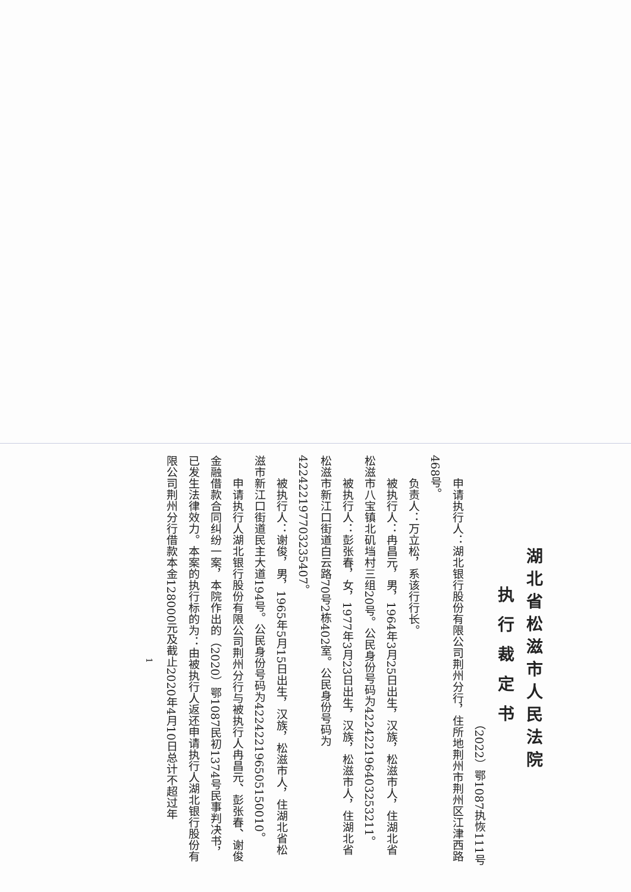湖北省松滋市人民法院
执行裁定书
（2022）鄂1087执恢111号
申请执行人：湖北银行股份有限公司荆州分行，住所地荆州市荆州区江津西路468号。
负责人：万立松，系该行行长。
被执行人：冉昌元，男，1964年3月25日出生，汉族，松滋市人，住湖北省松滋市八宝镇北矶垱村三组20号。公民身份号码为422422196403253211。
被执行人：彭张春，女，1977年3月23日出生，汉族，松滋市人，住湖北省松滋市新江口街道白云路70号2栋402室。公民身份号码为422422197703235407。
被执行人：谢俊，男，1965年5月15日出生，汉族，松滋市人，住湖北省松滋市新江口街道民主大道194号。公民身份号码为422422196505150010。
申请执行人湖北银行股份有限公司荆州分行与被执行人冉昌元、彭张春、谢俊金融借款合同纠纷一案，本院作出的（2020）鄂1087民初1374号民事判决书，已发生法律效力。本案的执行标的为：由被执行人返还申请执行人湖北银行股份有限公司荆州分行借款本金128000元及截止2020年4月10日总计不超过年
1